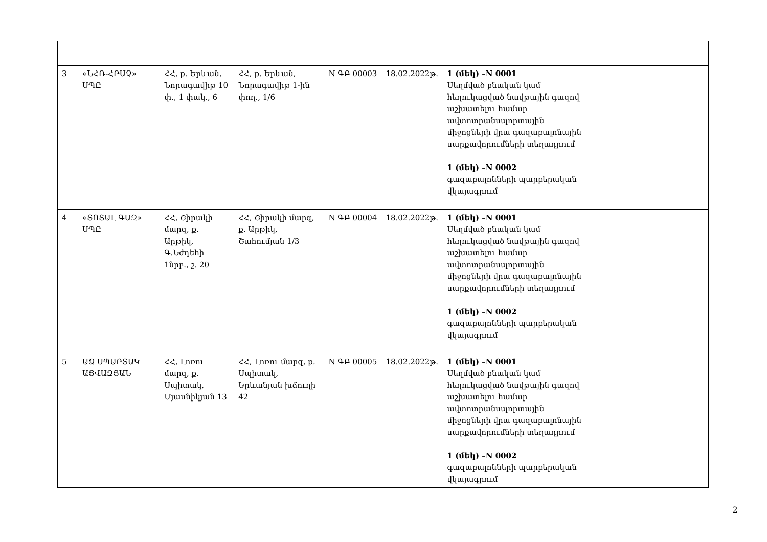| 3 | «ՆՀՌ-ՀՐԱՉ» ՍՊԸ | ՀՀ, ք. Երևան, Նորագավիթ 10 փ., 1 փակ., 6 | ՀՀ, ք. Երևան, Նորագավիթ 1-ին փող., 1/6 | N ԳԲ 00003 | 18.02.2022թ. | 1 (մեկ) –N 0001 Սեղմված բնական կամ հեղուկացված նավթային գազով աշխատելու համար ավտոտրանսպորտային միջոցների վրա գազաբալոնային սարքավորումների տեղադրում 1 (մեկ) –N 0002 գազաբալոնների պարբերական վկայագրում | |
| 4 | «ՏՈՏԱԼ ԳԱԶ» ՍՊԸ | ՀՀ, Շիրակի մարզ, ք. Արթիկ, Գ.Նժդեհի 1նրբ., շ. 20 | ՀՀ, Շիրակի մարզ, ք. Արթիկ, Շահումյան 1/3 | N ԳԲ 00004 | 18.02.2022թ. | 1 (մեկ) –N 0001 Սեղմված բնական կամ հեղուկացված նավթային գազով աշխատելու համար ավտոտրանսպորտային միջոցների վրա գազաբալոնային սարքավորումների տեղադրում 1 (մեկ) –N 0002 գազաբալոնների պարբերական վկայագրում | |
| 5 | ԱՁ ՍՊԱՐՏԱԿ ԱՅՎԱԶՅԱՆ | ՀՀ, Լոռու մարզ, ք. Սպիտակ, Մյասնիկյան 13 | ՀՀ, Լոռու մարզ, ք. Սպիտակ, Երևանյան խճուղի 42 | N ԳԲ 00005 | 18.02.2022թ. | 1 (մեկ) –N 0001 Սեղմված բնական կամ հեղուկացված նավթային գազով աշխատելու համար ավտոտրանսպորտային միջոցների վրա գազաբալոնային սարքավորումների տեղադրում 1 (մեկ) –N 0002 գազաբալոնների պարբերական վկայագրում | |
2